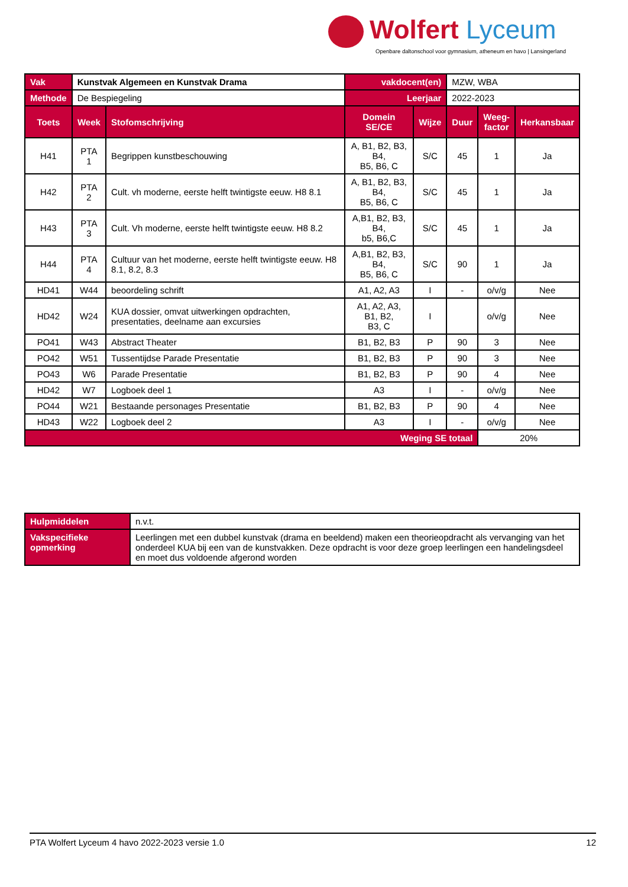Wolfert Lyceum
Openbare daltonschool voor gymnasium, atheneum en havo | Lansingerland
| Vak | Kunstvak Algemeen en Kunstvak Drama | | vakdocent(en) | | MZW, WBA | | |
| Methode | De Bespiegeling | | Leerjaar | | 2022-2023 | | |
| Toets | Week | Stofomschrijving | Domein SE/CE | Wijze | Duur | Weeg- factor | Herkansbaar |
| H41 | PTA 1 | Begrippen kunstbeschouwing | A, B1, B2, B3, B4, B5, B6, C | S/C | 45 | 1 | Ja |
| H42 | PTA 2 | Cult. vh moderne, eerste helft twintigste eeuw. H8 8.1 | A, B1, B2, B3, B4, B5, B6, C | S/C | 45 | 1 | Ja |
| H43 | PTA 3 | Cult. Vh moderne, eerste helft twintigste eeuw. H8 8.2 | A,B1, B2, B3, B4, b5, B6,C | S/C | 45 | 1 | Ja |
| H44 | PTA 4 | Cultuur van het moderne, eerste helft twintigste eeuw. H8 8.1, 8.2, 8.3 | A,B1, B2, B3, B4, B5, B6, C | S/C | 90 | 1 | Ja |
| HD41 | W44 | beoordeling schrift | A1, A2, A3 | I | - | o/v/g | Nee |
| HD42 | W24 | KUA dossier, omvat uitwerkingen opdrachten, presentaties, deelname aan excursies | A1, A2, A3, B1, B2, B3, C | I | | o/v/g | Nee |
| PO41 | W43 | Abstract Theater | B1, B2, B3 | P | 90 | 3 | Nee |
| PO42 | W51 | Tussentijdse Parade Presentatie | B1, B2, B3 | P | 90 | 3 | Nee |
| PO43 | W6 | Parade Presentatie | B1, B2, B3 | P | 90 | 4 | Nee |
| HD42 | W7 | Logboek deel 1 | A3 | I | - | o/v/g | Nee |
| PO44 | W21 | Bestaande personages Presentatie | B1, B2, B3 | P | 90 | 4 | Nee |
| HD43 | W22 | Logboek deel 2 | A3 | I | - | o/v/g | Nee |
| Weging SE totaal | | | | | | 20% | |
| Hulpmiddelen | n.v.t. |
| Vakspecifieke opmerking | Leerlingen met een dubbel kunstvak (drama en beeldend) maken een theorieopdracht als vervanging van het onderdeel KUA bij een van de kunstvakken. Deze opdracht is voor deze groep leerlingen een handelingsdeel en moet dus voldoende afgerond worden |
PTA Wolfert Lyceum 4 havo 2022-2023 versie 1.0 12